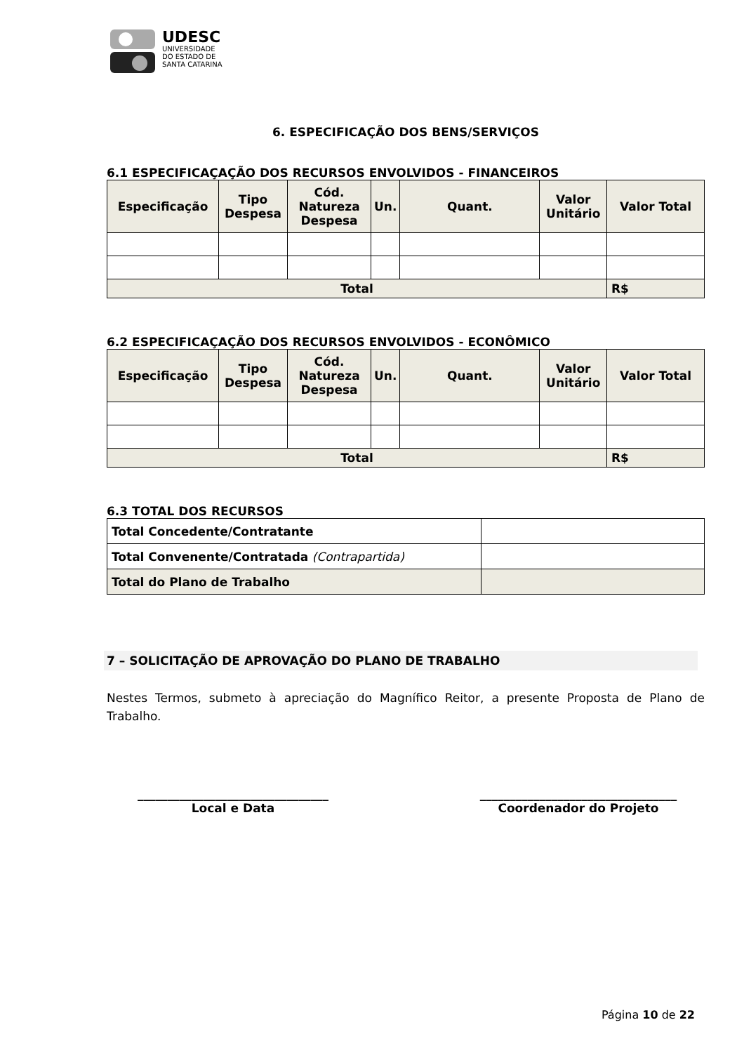UDESC
UNIVERSIDADE
DO ESTADO DE
SANTA CATARINA
6. ESPECIFICAÇÃO DOS BENS/SERVIÇOS
6.1 ESPECIFICAÇAÇÃO DOS RECURSOS ENVOLVIDOS - FINANCEIROS
| Especificação | Tipo Despesa | Cód. Natureza Despesa | Un. | Quant. | Valor Unitário | Valor Total |
| --- | --- | --- | --- | --- | --- | --- |
| Total | | | | | | R$ |
6.2 ESPECIFICAÇAÇÃO DOS RECURSOS ENVOLVIDOS - ECONÔMICO
| Especificação | Tipo Despesa | Cód. Natureza Despesa | Un. | Quant. | Valor Unitário | Valor Total |
| --- | --- | --- | --- | --- | --- | --- |
| Total | | | | | | R$ |
6.3 TOTAL DOS RECURSOS
| Total Concedente/Contratante | |
| Total Convenente/Contratada (Contrapartida) | |
| Total do Plano de Trabalho | |
7 – SOLICITAÇÃO DE APROVAÇÃO DO PLANO DE TRABALHO
Nestes Termos, submeto à apreciação do Magnífico Reitor, a presente Proposta de Plano de Trabalho.
________________________________
Local e Data
_________________________________
Coordenador do Projeto
Página 10 de 22